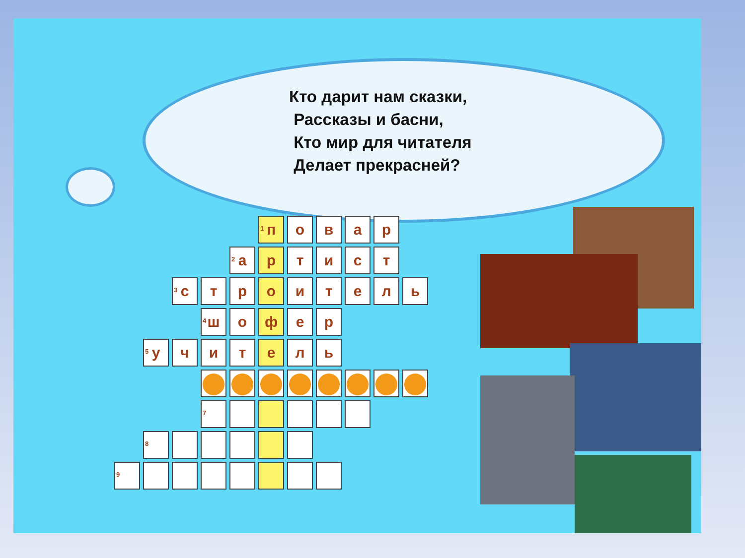Кто дарит нам сказки,
Рассказы и басни,
Кто мир для читателя
Делает прекрасней?
| | | | | | <sup>1</sup> п | о | в | а | р | |
| | | | | <sup>2</sup> а | р | т | и | с | т | |
| | | <sup>3</sup> с | т | р | о | и | т | е | л | ь |
| | | | <sup>4</sup> ш | о | ф | е | р | | | |
| | <sup>5</sup> у | ч | и | т | е | л | ь | | | |
| | | | <sup>7</sup> | | | | | | | |
| | <sup>8</sup> | | | | | | | | | |
| <sup>9</sup> | | | | | | | | | | |